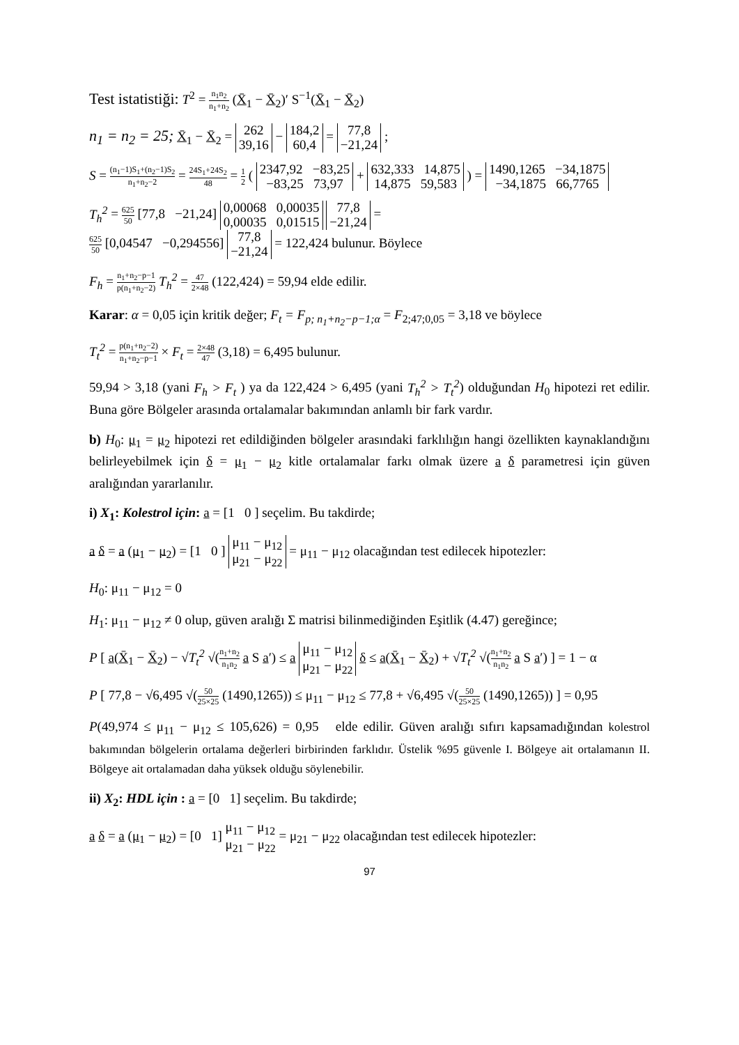Test istatistiği: T<sup>2</sup> = n<sub>1</sub>n<sub>2</sub> n<sub>1</sub>+n<sub>2</sub> (X̄<sub>1</sub> − X̄<sub>2</sub>)′ S<sup>−1</sup>(X̄<sub>1</sub> − X̄<sub>2</sub>)
n<sub>1</sub> = n<sub>2</sub> = 25; X̄<sub>1</sub> − X̄<sub>2</sub> = 262
39,16 − 184,2
60,4 = 77,8
−21,24 ;
S = (n<sub>1</sub>−1)S<sub>1</sub>+(n<sub>2</sub>−1)S<sub>2</sub> n<sub>1</sub>+n<sub>2</sub>−2 = 24S<sub>1</sub>+24S<sub>2</sub> 48 = 1 2 ( 2347,92 −83,25
−83,25 73,97 + 632,333 14,875
14,875 59,583 ) = 1490,1265 −34,1875
−34,1875 66,7765
T<sub>h</sub><sup>2</sup> = 625 50 [77,8 −21,24] 0,00068 0,00035
0,00035 0,01515 77,8
−21,24 =
625 50 [0,04547 −0,294556] 77,8
−21,24 = 122,424 bulunur. Böylece
F<sub>h</sub> = n<sub>1</sub>+n<sub>2</sub>−p−1 p(n<sub>1</sub>+n<sub>2</sub>−2) T<sub>h</sub><sup>2</sup> = 47 2×48 (122,424) = 59,94 elde edilir.
Karar: α = 0,05 için kritik değer; F<sub>t</sub> = F<sub>p; n<sub>1</sub>+n<sub>2</sub>−p−1;α</sub> = F<sub>2;47;0,05</sub> = 3,18 ve böylece
T<sub>t</sub><sup>2</sup> = p(n<sub>1</sub>+n<sub>2</sub>−2) n<sub>1</sub>+n<sub>2</sub>−p−1 × F<sub>t</sub> = 2×48 47 (3,18) = 6,495 bulunur.
59,94 > 3,18 (yani F<sub>h</sub> > F<sub>t</sub> ) ya da 122,424 > 6,495 (yani T<sub>h</sub><sup>2</sup> > T<sub>t</sub><sup>2</sup>) olduğundan H<sub>0</sub> hipotezi ret edilir. Buna göre Bölgeler arasında ortalamalar bakımından anlamlı bir fark vardır.
b) H<sub>0</sub>: μ<sub>1</sub> = μ<sub>2</sub> hipotezi ret edildiğinden bölgeler arasındaki farklılığın hangi özellikten kaynaklandığını belirleyebilmek için δ = μ<sub>1</sub> − μ<sub>2</sub> kitle ortalamalar farkı olmak üzere a δ parametresi için güven aralığından yararlanılır.
i) X<sub>1</sub>: Kolestrol için: a = [1 0 ] seçelim. Bu takdirde;
a δ = a (μ<sub>1</sub> − μ<sub>2</sub>) = [1 0 ] μ<sub>11</sub> − μ<sub>12</sub>
μ<sub>21</sub> − μ<sub>22</sub> = μ<sub>11</sub> − μ<sub>12</sub> olacağından test edilecek hipotezler:
H<sub>0</sub>: μ<sub>11</sub> − μ<sub>12</sub> = 0
H<sub>1</sub>: μ<sub>11</sub> − μ<sub>12</sub> ≠ 0 olup, güven aralığı Σ matrisi bilinmediğinden Eşitlik (4.47) gereğince;
P [ a(X̄<sub>1</sub> − X̄<sub>2</sub>) − √T<sub>t</sub><sup>2</sup> √(n<sub>1</sub>+n<sub>2</sub> n<sub>1</sub>n<sub>2</sub> a S a′) ≤ a μ<sub>11</sub> − μ<sub>12</sub>
μ<sub>21</sub> − μ<sub>22</sub> δ ≤ a(X̄<sub>1</sub> − X̄<sub>2</sub>) + √T<sub>t</sub><sup>2</sup> √(n<sub>1</sub>+n<sub>2</sub> n<sub>1</sub>n<sub>2</sub> a S a′) ] = 1 − α
P [ 77,8 − √6,495 √(50 25×25 (1490,1265)) ≤ μ<sub>11</sub> − μ<sub>12</sub> ≤ 77,8 + √6,495 √(50 25×25 (1490,1265)) ] = 0,95
P(49,974 ≤ μ<sub>11</sub> − μ<sub>12</sub> ≤ 105,626) = 0,95 elde edilir. Güven aralığı sıfırı kapsamadığından kolestrol bakımından bölgelerin ortalama değerleri birbirinden farklıdır. Üstelik %95 güvenle I. Bölgeye ait ortalamanın II. Bölgeye ait ortalamadan daha yüksek olduğu söylenebilir.
ii) X<sub>2</sub>: HDL için : a = [0 1] seçelim. Bu takdirde;
a δ = a (μ<sub>1</sub> − μ<sub>2</sub>) = [0 1] μ<sub>11</sub> − μ<sub>12</sub>
μ<sub>21</sub> − μ<sub>22</sub> = μ<sub>21</sub> − μ<sub>22</sub> olacağından test edilecek hipotezler:
97